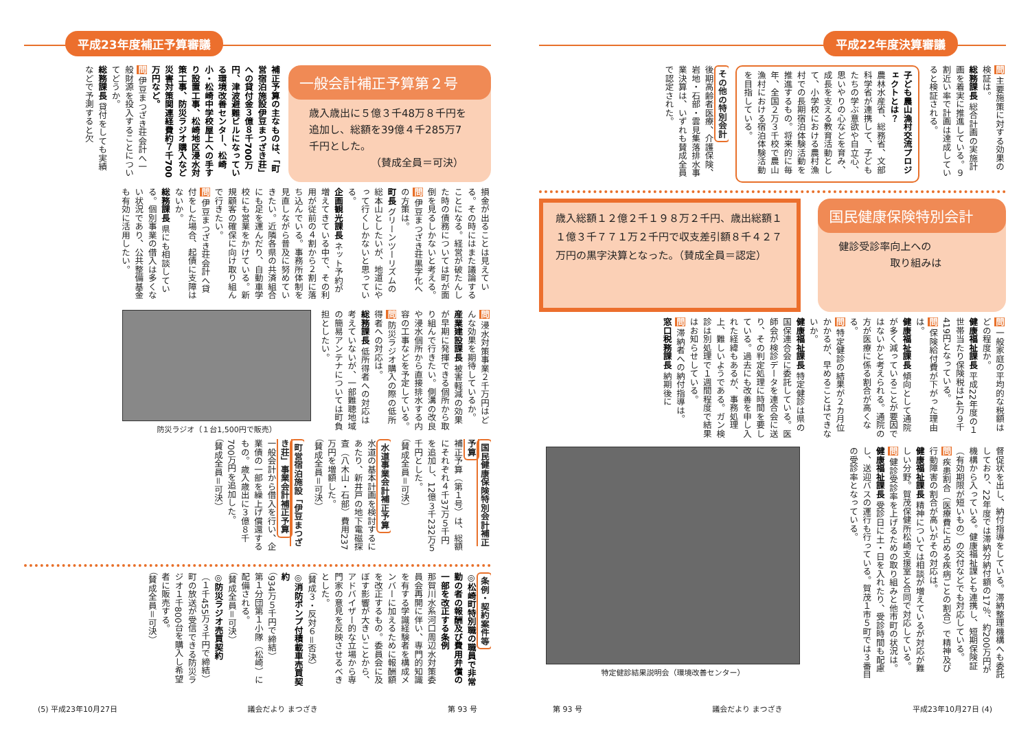平成22年度決算審議
問 主要施策に対する効果の検証は。
総務課長 総合計画の実施計画を着実に推進している。９割近い率で計画は達成していると検証される。
子ども農山漁村交流プロジェクトとは？
農林水産省、総務省、文部科学省が連携して、子どもたちの学ぶ意欲や自立心、思いやりの心などを育み、成長を支える教育活動として、小学校における農村漁村での長期宿泊体験活動を推進するもの。将来的に毎年、全国２万３千校で農山漁村における宿泊体験活動を目指している。
その他の特別会計
後期高齢者医療、介護保険、岩地・石部・雲見集落排水事業決算は、いずれも賛成全員で認定された。
国民健康保険特別会計
健診受診率向上への
　　　　　取り組みは
歳入総額１２億２千１９８万２千円、歳出総額１１億３千７７１万２千円で収支差引額８千４２７万円の黒字決算となった。（賛成全員＝認定）
問 一般家庭の平均的な税額はどの程度か。
健康福祉課長 平成22年度の１世帯当たり保険税は14万９千419円となっている。
問 保険給付費が下がった理由は。
健康福祉課長 傾向として通院が多く減っていることが要因ではないかと考えられる。通院の方が医療に係る割合が高くなる。
問 特定健診の結果が２カ月位かかるが、早めることはできないか。
健康福祉課長 特定健診は県の国保連合会に委託している。医師会が検診データを連合会に送り、その判定処理に時間を要している。過去にも改善を申し入れた経緯もあるが、事務処理上、難しいようである。ガン検診は別処理で１週間程度で結果はお知らせしている。
問 滞納者への納付指導は。
窓口税務課長 納期後に
督促状を出し、納付指導をしている。滞納整理機構へも委託しており、22年度では滞納分納付額の17％、約200万円が機構から入っている。健康福祉課とも連携し、短期保険証（有効期限が短いもの）の交付などでも対応している。
問 疾患割合（医療費に占める疾病ごとの割合）で精神及び行動障害の割合が高いがその対応は。
健康福祉課長 精神については相談が増えているが対応が難しい分野。賀茂保健所松崎支援室と合同で対応している。
問 健診受診率を上げるための取り組みと他市町の状況は。
健康福祉課長 受診日に土・日を入れたり、受診時間も配慮し、送迎バスの運行も行っている。賀茂１市５町では３番目の受診率となっている。
特定健診結果説明会（環境改善センター）
第 93 号 議会だより まつざき 平成23年10月27日 (4)
平成23年度補正予算審議
一般会計補正予算第２号
歳入歳出に５億３千48万８千円を追加し、総額を39億４千285万7千円とした。
（賛成全員＝可決）
補正予算の主なものは、「町営宿泊施設伊豆まつざき荘」への貸付金３億８千700万円、津波避難ビルになっている環境改善センター、松崎小・松崎中学校屋上への手すり設置工事、松崎地区浸水対策工事、防災ラジオ購入など災害対策関連経費約７千700万円など。
問 伊豆まつざき荘会計へ一般財源を投入することについてどうか。
総務課長 貸付をしても実績などで予測すると欠
損金が出ることは見えている。その時にはまた議論することになる。経営が破たんした時の債務については町が面倒を見るしかないと考える。
問 伊豆まつざき荘黒字化への方策は。
町長 グリーンツーリズムの総本山としたいが、地道にやって行くしかないと思っている。
企画観光課長 ネット予約が増えてきている中で、その利用が従前の４割から２割に落ち込んでいる。事務所体制を見直しながら普及に努めていきたい。近隣各県の共済組合にも足を運んだり、自動車学校にも営業をかけている。新規顧客の確保に向け取り組んで行きたい。
問 伊豆まつざき荘会計へ貸付をした場合、起債に支障はないか。
総務課長 県にも相談している。個別事業の借入は多くない状況であり、公共整備基金も有効に活用したい。
問 浸水対策事業２千万円はどんな効果を期待しているか。
産業建設課長 被害軽減の効果が早期に発揮できる個所から取り組んで行きたい。側溝の改良や浸水個所から直接排水する内容の工事などを予定している。
問 防災ラジオ購入の際の低所得者への対応は。
総務課長 低所得者への対応は考えていないが、一部難聴地域の簡易アンテナについては町負担としたい。
防災ラジオ（１台1,500円で販売）
国民健康保険特別会計補正予算
補正予算（第１号）は、総額にそれぞれ４千37万５千円を追加し、12億３千232万５千円とした。
（賛成全員＝可決）
水道事業会計補正予算
水道の基本計画を検討するにあたり、新井戸の地下電磁探査（八木山・石部）費用237万円を増額した。
（賛成全員＝可決）
町営宿泊施設「伊豆まつざき荘」事業会計補正予算
一般会計から借入を行い、企業債の一部を繰上げ償還するもの。歳入歳出に３億８千700万円を追加した。
（賛成全員＝可決）
条例・契約案件等
◎松崎町特別職の職員で非常勤の者の報酬及び費用弁償の一部を改正する条例
那賀川水系河口周辺水対策委員会再開に伴い、専門的知識を有する学識経験者を構成メンバーに加えるために報酬額を改正するもの。委員会に及ぼす影響が大きいことから、アドバイザー的な立場から専門家の意見を反映させるべきとした。
（賛成３・反対６＝否決）
◎消防ポンプ付積載車売買契約
（934万５千円で締結）
第１分団第１小隊（松崎）に配備される。
（賛成全員＝可決）
◎防災ラジオ売買契約
（１千455万３千円で締結）
町の放送が受信できる防災ラジオ１千800台を購入し希望者に販売する。
（賛成全員＝可決）
(5) 平成23年10月27日 議会だより まつざき 第 93 号